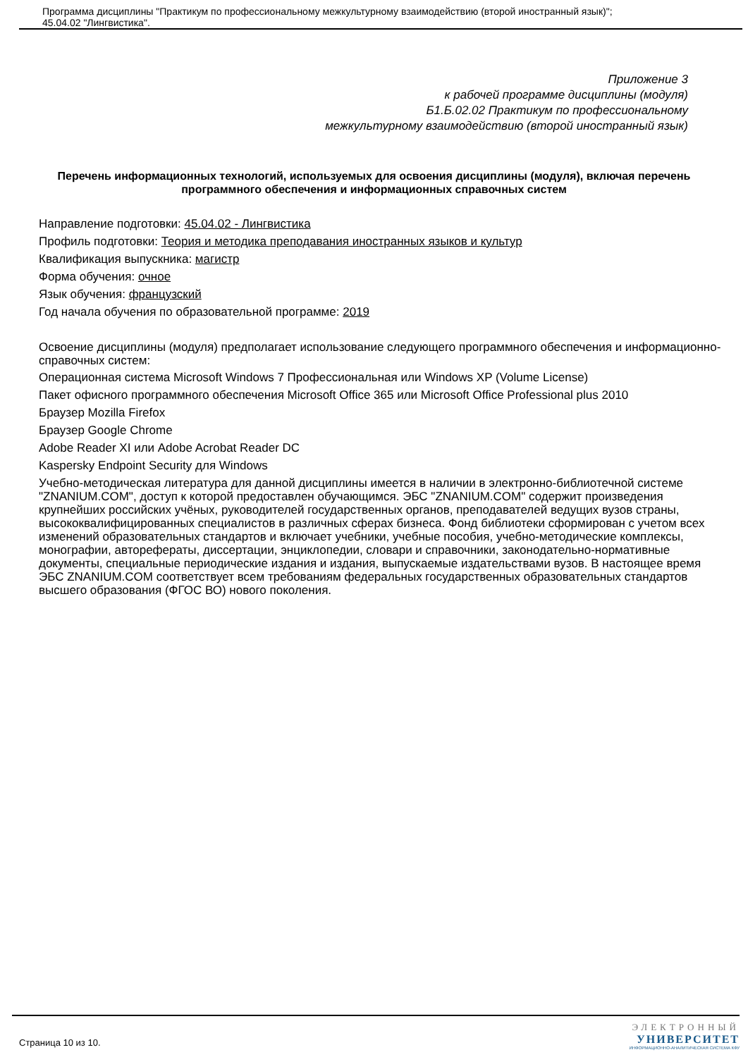Программа дисциплины "Практикум по профессиональному межкультурному взаимодействию (второй иностранный язык)";
45.04.02 "Лингвистика".
Приложение 3
к рабочей программе дисциплины (модуля)
Б1.Б.02.02 Практикум по профессиональному
межкультурному взаимодействию (второй иностранный язык)
Перечень информационных технологий, используемых для освоения дисциплины (модуля), включая перечень программного обеспечения и информационных справочных систем
Направление подготовки: 45.04.02 - Лингвистика
Профиль подготовки: Теория и методика преподавания иностранных языков и культур
Квалификация выпускника: магистр
Форма обучения: очное
Язык обучения: французский
Год начала обучения по образовательной программе: 2019
Освоение дисциплины (модуля) предполагает использование следующего программного обеспечения и информационно-справочных систем:
Операционная система Microsoft Windows 7 Профессиональная или Windows XP (Volume License)
Пакет офисного программного обеспечения Microsoft Office 365 или Microsoft Office Professional plus 2010
Браузер Mozilla Firefox
Браузер Google Chrome
Adobe Reader XI или Adobe Acrobat Reader DC
Kaspersky Endpoint Security для Windows
Учебно-методическая литература для данной дисциплины имеется в наличии в электронно-библиотечной системе "ZNANIUM.COM", доступ к которой предоставлен обучающимся. ЭБС "ZNANIUM.COM" содержит произведения крупнейших российских учёных, руководителей государственных органов, преподавателей ведущих вузов страны, высококвалифицированных специалистов в различных сферах бизнеса. Фонд библиотеки сформирован с учетом всех изменений образовательных стандартов и включает учебники, учебные пособия, учебно-методические комплексы, монографии, авторефераты, диссертации, энциклопедии, словари и справочники, законодательно-нормативные документы, специальные периодические издания и издания, выпускаемые издательствами вузов. В настоящее время ЭБС ZNANIUM.COM соответствует всем требованиям федеральных государственных образовательных стандартов высшего образования (ФГОС ВО) нового поколения.
Страница 10 из 10.
ЭЛЕКТРОННЫЙ
УНИВЕРСИТЕТ
ИНФОРМАЦИОННО-АНАЛИТИЧЕСКАЯ СИСТЕМА КФУ